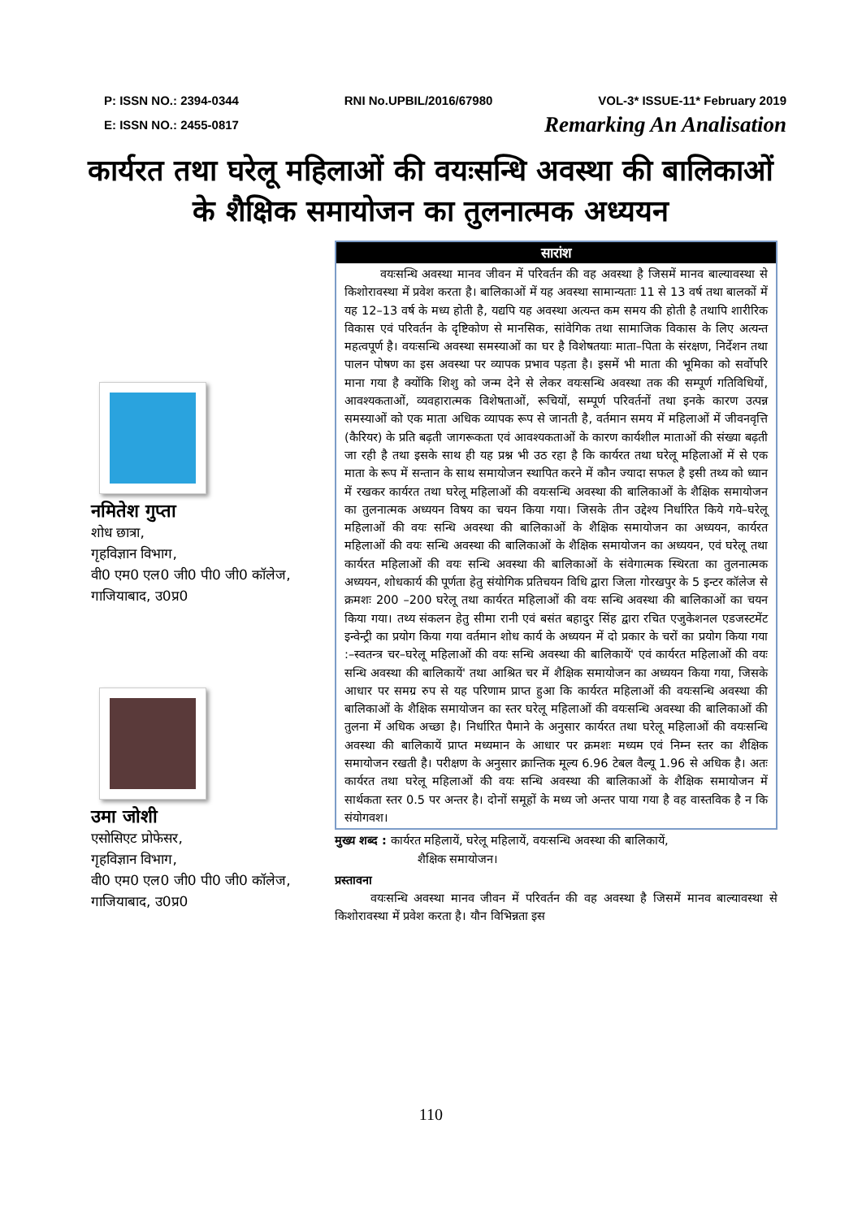P: ISSN NO.: 2394-0344 RNI No.UPBIL/2016/67980 VOL-3* ISSUE-11* February 2019
E: ISSN NO.: 2455-0817 Remarking An Analisation
कार्यरत तथा घरेलू महिलाओं की वयःसन्धि अवस्था की बालिकाओं के शैक्षिक समायोजन का तुलनात्मक अध्ययन
नमितेश गुप्ता
शोध छात्रा,
गृहविज्ञान विभाग,
वी0 एम0 एल0 जी0 पी0 जी0 कॉलेज,
गाजियाबाद, उ0प्र0
उमा जोशी
एसोसिएट प्रोफेसर,
गृहविज्ञान विभाग,
वी0 एम0 एल0 जी0 पी0 जी0 कॉलेज,
गाजियाबाद, उ0प्र0
सारांश
   वयःसन्धि अवस्था मानव जीवन में परिवर्तन की वह अवस्था है जिसमें मानव बाल्यावस्था से किशोरावस्था में प्रवेश करता है। बालिकाओं में यह अवस्था सामान्यताः 11 से 13 वर्ष तथा बालकों में यह 12–13 वर्ष के मध्य होती है, यद्यपि यह अवस्था अत्यन्त कम समय की होती है तथापि शारीरिक विकास एवं परिवर्तन के दृष्टिकोण से मानसिक, सांवेगिक तथा सामाजिक विकास के लिए अत्यन्त महत्वपूर्ण है। वयःसन्धि अवस्था समस्याओं का घर है विशेषतयाः माता–पिता के संरक्षण, निर्देशन तथा पालन पोषण का इस अवस्था पर व्यापक प्रभाव पड़ता है। इसमें भी माता की भूमिका को सर्वोपरि माना गया है क्योंकि शिशु को जन्म देने से लेकर वयःसन्धि अवस्था तक की सम्पूर्ण गतिविधियों, आवश्यकताओं, व्यवहारात्मक विशेषताओं, रूचियों, सम्पूर्ण परिवर्तनों तथा इनके कारण उत्पन्न समस्याओं को एक माता अधिक व्यापक रूप से जानती है, वर्तमान समय में महिलाओं में जीवनवृत्ति (कैरियर) के प्रति बढ़ती जागरूकता एवं आवश्यकताओं के कारण कार्यशील माताओं की संख्या बढ़ती जा रही है तथा इसके साथ ही यह प्रश्न भी उठ रहा है कि कार्यरत तथा घरेलू महिलाओं में से एक माता के रूप में सन्तान के साथ समायोजन स्थापित करने में कौन ज्यादा सफल है इसी तथ्य को ध्यान में रखकर कार्यरत तथा घरेलू महिलाओं की वयःसन्धि अवस्था की बालिकाओं के शैक्षिक समायोजन का तुलनात्मक अध्ययन विषय का चयन किया गया। जिसके तीन उद्देश्य निर्धारित किये गये–घरेलू महिलाओं की वयः सन्धि अवस्था की बालिकाओं के शैक्षिक समायोजन का अध्ययन, कार्यरत महिलाओं की वयः सन्धि अवस्था की बालिकाओं के शैक्षिक समायोजन का अध्ययन, एवं घरेलू तथा कार्यरत महिलाओं की वयः सन्धि अवस्था की बालिकाओं के संवेगात्मक स्थिरता का तुलनात्मक अध्ययन, शोधकार्य की पूर्णता हेतु संयोगिक प्रतिचयन विधि द्वारा जिला गोरखपुर के 5 इन्टर कॉलेज से क्रमशः 200 –200 घरेलू तथा कार्यरत महिलाओं की वयः सन्धि अवस्था की बालिकाओं का चयन किया गया। तथ्य संकलन हेतु सीमा रानी एवं बसंत बहादुर सिंह द्वारा रचित एजुकेशनल एडजस्टमेंट इन्वेन्ट्री का प्रयोग किया गया वर्तमान शोध कार्य के अध्ययन में दो प्रकार के चरों का प्रयोग किया गया :–स्वतन्त्र चर–घरेलू महिलाओं की वयः सन्धि अवस्था की बालिकायें' एवं कार्यरत महिलाओं की वयः सन्धि अवस्था की बालिकायें' तथा आश्रित चर में शैक्षिक समायोजन का अध्ययन किया गया, जिसके आधार पर समग्र रुप से यह परिणाम प्राप्त हुआ कि कार्यरत महिलाओं की वयःसन्धि अवस्था की बालिकाओं के शैक्षिक समायोजन का स्तर घरेलू महिलाओं की वयःसन्धि अवस्था की बालिकाओं की तुलना में अधिक अच्छा है। निर्धारित पैमाने के अनुसार कार्यरत तथा घरेलू महिलाओं की वयःसन्धि अवस्था की बालिकायें प्राप्त मध्यमान के आधार पर क्रमशः मध्यम एवं निम्न स्तर का शैक्षिक समायोजन रखती है। परीक्षण के अनुसार क्रान्तिक मूल्य 6.96 टेबल वैल्यू 1.96 से अधिक है। अतः कार्यरत तथा घरेलू महिलाओं की वयः सन्धि अवस्था की बालिकाओं के शैक्षिक समायोजन में सार्थकता स्तर 0.5 पर अन्तर है। दोनों समूहों के मध्य जो अन्तर पाया गया है वह वास्तविक है न कि संयोगवश।
मुख्य शब्द : कार्यरत महिलायें, घरेलू महिलायें, वयःसन्धि अवस्था की बालिकायें,
       शैक्षिक समायोजन।
प्रस्तावना
   वयःसन्धि अवस्था मानव जीवन में परिवर्तन की वह अवस्था है जिसमें मानव बाल्यावस्था से किशोरावस्था में प्रवेश करता है। यौन विभिन्नता इस
110